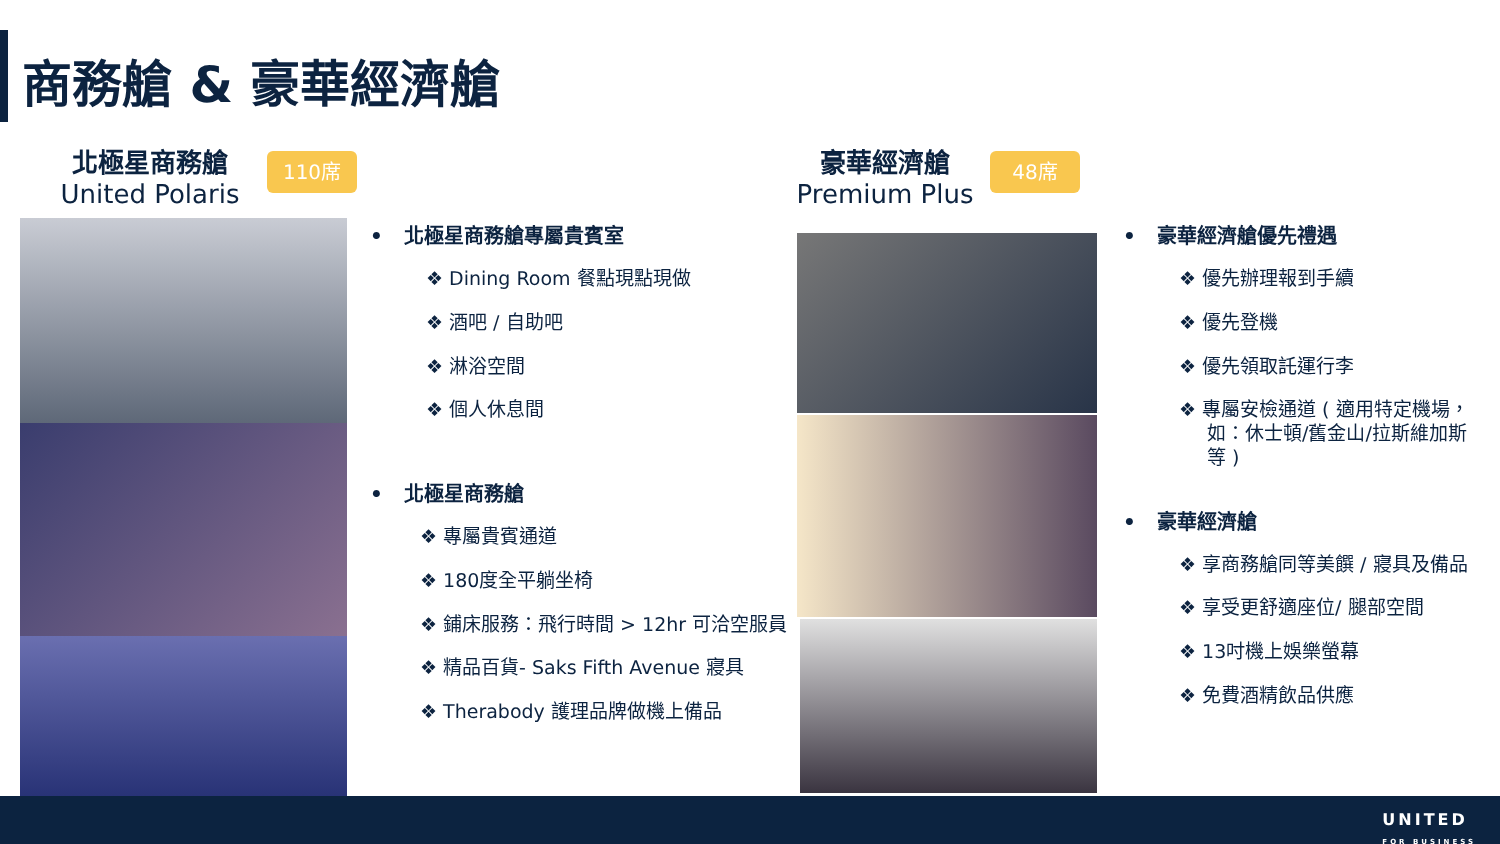商務艙 & 豪華經濟艙
北極星商務艙
United Polaris
110席
豪華經濟艙
Premium Plus
48席
• 北極星商務艙專屬貴賓室
❖ Dining Room 餐點現點現做
❖ 酒吧 / 自助吧
❖ 淋浴空間
❖ 個人休息間
• 北極星商務艙
❖ 專屬貴賓通道
❖ 180度全平躺坐椅
❖ 鋪床服務：飛行時間 > 12hr 可洽空服員
❖ 精品百貨- Saks Fifth Avenue 寢具
❖ Therabody 護理品牌做機上備品
• 豪華經濟艙優先禮遇
❖ 優先辦理報到手續
❖ 優先登機
❖ 優先領取託運行李
❖ 專屬安檢通道 ( 適用特定機場，如：休士頓/舊金山/拉斯維加斯 等 )
• 豪華經濟艙
❖ 享商務艙同等美饌 / 寢具及備品
❖ 享受更舒適座位/ 腿部空間
❖ 13吋機上娛樂螢幕
❖ 免費酒精飲品供應
UNITED
FOR BUSINESS